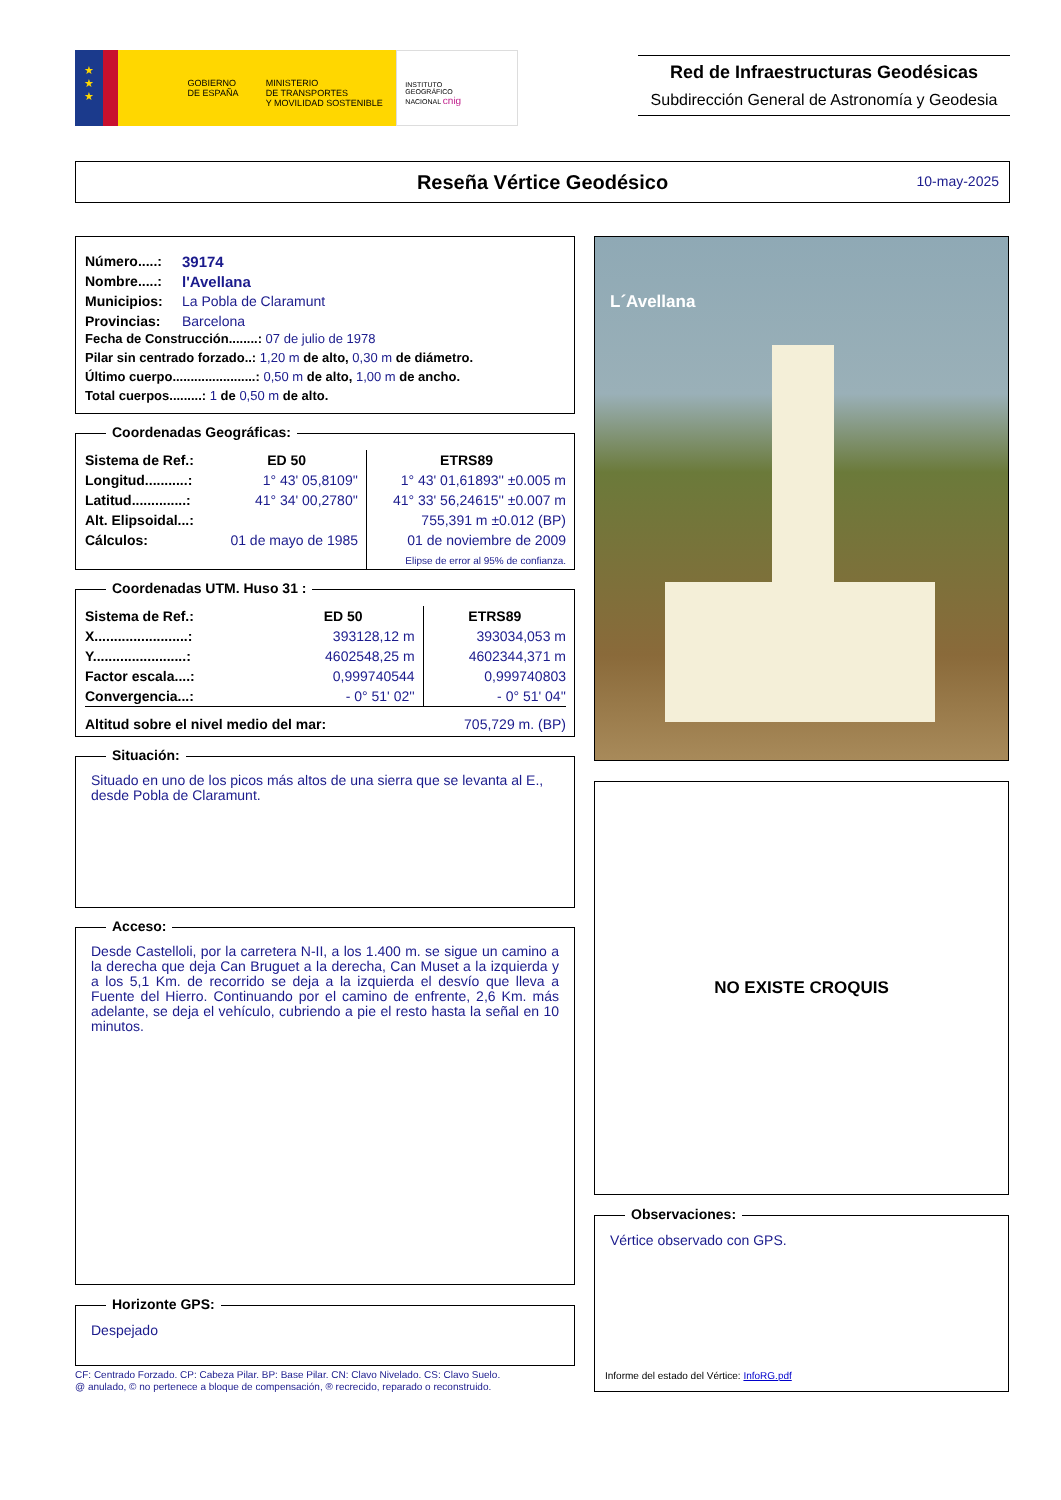★
★
★
GOBIERNO
DE ESPAÑA
MINISTERIO
DE TRANSPORTES
Y MOVILIDAD SOSTENIBLE
INSTITUTO
GEOGRÁFICO
NACIONAL cnig
Red de Infraestructuras Geodésicas
Subdirección General de Astronomía y Geodesia
Reseña Vértice Geodésico
10-may-2025
| Número.....: | 39174 |
| Nombre.....: | l'Avellana |
| Municipios: | La Pobla de Claramunt |
| Provincias: | Barcelona |
Fecha de Construcción........: 07 de julio de 1978
Pilar sin centrado forzado..: 1,20 m de alto, 0,30 m de diámetro.
Último cuerpo.......................: 0,50 m de alto, 1,00 m de ancho.
Total cuerpos.........: 1 de 0,50 m de alto.
Coordenadas Geográficas:
| Sistema de Ref.: | ED 50 | ETRS89 |
| Longitud...........: | 1° 43' 05,8109'' | 1° 43' 01,61893'' ±0.005 m |
| Latitud..............: | 41° 34' 00,2780'' | 41° 33' 56,24615'' ±0.007 m |
| Alt. Elipsoidal...: | | 755,391 m ±0.012 (BP) |
| Cálculos: | 01 de mayo de 1985 | 01 de noviembre de 2009 |
| | | Elipse de error al 95% de confianza. |
Coordenadas UTM. Huso 31 :
| Sistema de Ref.: | ED 50 | ETRS89 |
| X........................: | 393128,12 m | 393034,053 m |
| Y........................: | 4602548,25 m | 4602344,371 m |
| Factor escala....: | 0,999740544 | 0,999740803 |
| Convergencia...: | - 0° 51' 02'' | - 0° 51' 04'' |
| Altitud sobre el nivel medio del mar: | | 705,729 m. (BP) |
Situación:
Situado en uno de los picos más altos de una sierra que se levanta al E., desde Pobla de Claramunt.
Acceso:
Desde Castelloli, por la carretera N-II, a los 1.400 m. se sigue un camino a la derecha que deja Can Bruguet a la derecha, Can Muset a la izquierda y a los 5,1 Km. de recorrido se deja a la izquierda el desvío que lleva a Fuente del Hierro. Continuando por el camino de enfrente, 2,6 Km. más adelante, se deja el vehículo, cubriendo a pie el resto hasta la señal en 10 minutos.
Horizonte GPS:
Despejado
CF: Centrado Forzado. CP: Cabeza Pilar. BP: Base Pilar. CN: Clavo Nivelado. CS: Clavo Suelo.
@ anulado, © no pertenece a bloque de compensación, ® recrecido, reparado o reconstruido.
L´Avellana
NO EXISTE CROQUIS
Observaciones:
Vértice observado con GPS.
Informe del estado del Vértice: InfoRG.pdf